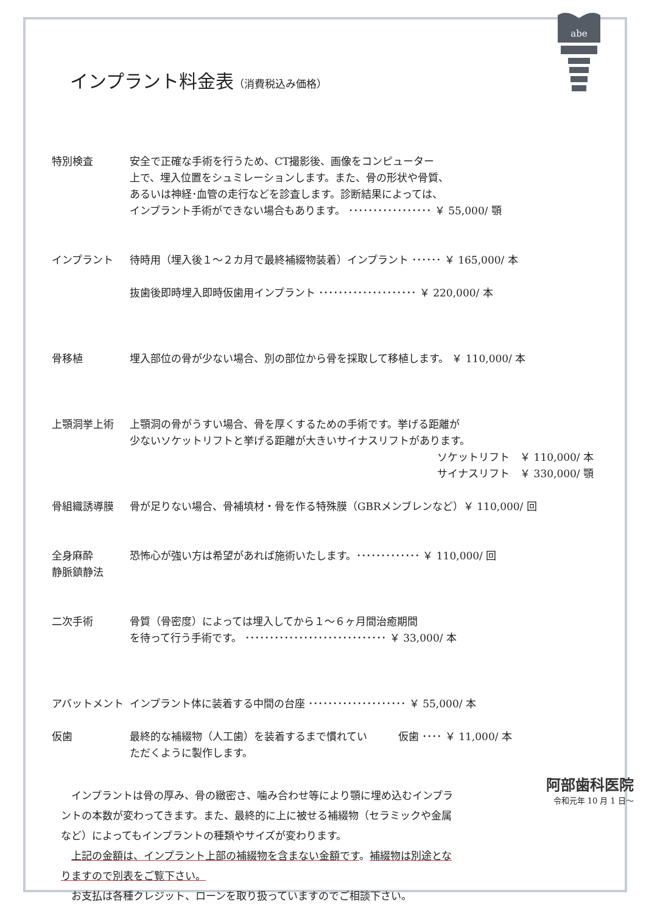abe
インプラント料金表（消費税込み価格）
特別検査 安全で正確な手術を行うため、CT撮影後、画像をコンピューター
上で、埋入位置をシュミレーションします。また、骨の形状や骨質、
あるいは神経･血管の走行などを診査します。診断結果によっては、
インプラント手術ができない場合もあります。 ･････････････････ ￥ 55,000/ 顎
インプラント 待時用（埋入後１～２カ月で最終補綴物装着）インプラント ･･････ ￥ 165,000/ 本
抜歯後即時埋入即時仮歯用インプラント ････････････････････ ￥ 220,000/ 本
骨移植 埋入部位の骨が少ない場合、別の部位から骨を採取して移植します。 ￥ 110,000/ 本
上顎洞挙上術 上顎洞の骨がうすい場合、骨を厚くするための手術です。挙げる距離が
少ないソケットリフトと挙げる距離が大きいサイナスリフトがあります。
ソケットリフト　￥ 110,000/ 本
サイナスリフト　￥ 330,000/ 顎
骨組織誘導膜 骨が足りない場合、骨補填材・骨を作る特殊膜（GBRメンブレンなど）￥ 110,000/ 回
全身麻酔
静脈鎮静法
恐怖心が強い方は希望があれば施術いたします。･････････････ ￥ 110,000/ 回
二次手術 骨質（骨密度）によっては埋入してから１～６ヶ月間治癒期間
を待って行う手術です。 ･････････････････････････････ ￥ 33,000/ 本
アバットメント インプラント体に装着する中間の台座 ････････････････････ ￥ 55,000/ 本
仮歯 最終的な補綴物（人工歯）を装着するまで慣れてい　　　仮歯 ････ ￥ 11,000/ 本
ただくように製作します。
　インプラントは骨の厚み、骨の緻密さ、噛み合わせ等により顎に埋め込むインプラントの本数が変わってきます。また、最終的に上に被せる補綴物（セラミックや金属など）によってもインプラントの種類やサイズが変わります。
　上記の金額は、インプラント上部の補綴物を含まない金額です。補綴物は別途となりますので別表をご覧下さい。
　お支払は各種クレジット、ローンを取り扱っていますのでご相談下さい。
阿部歯科医院
令和元年 10 月 1 日～